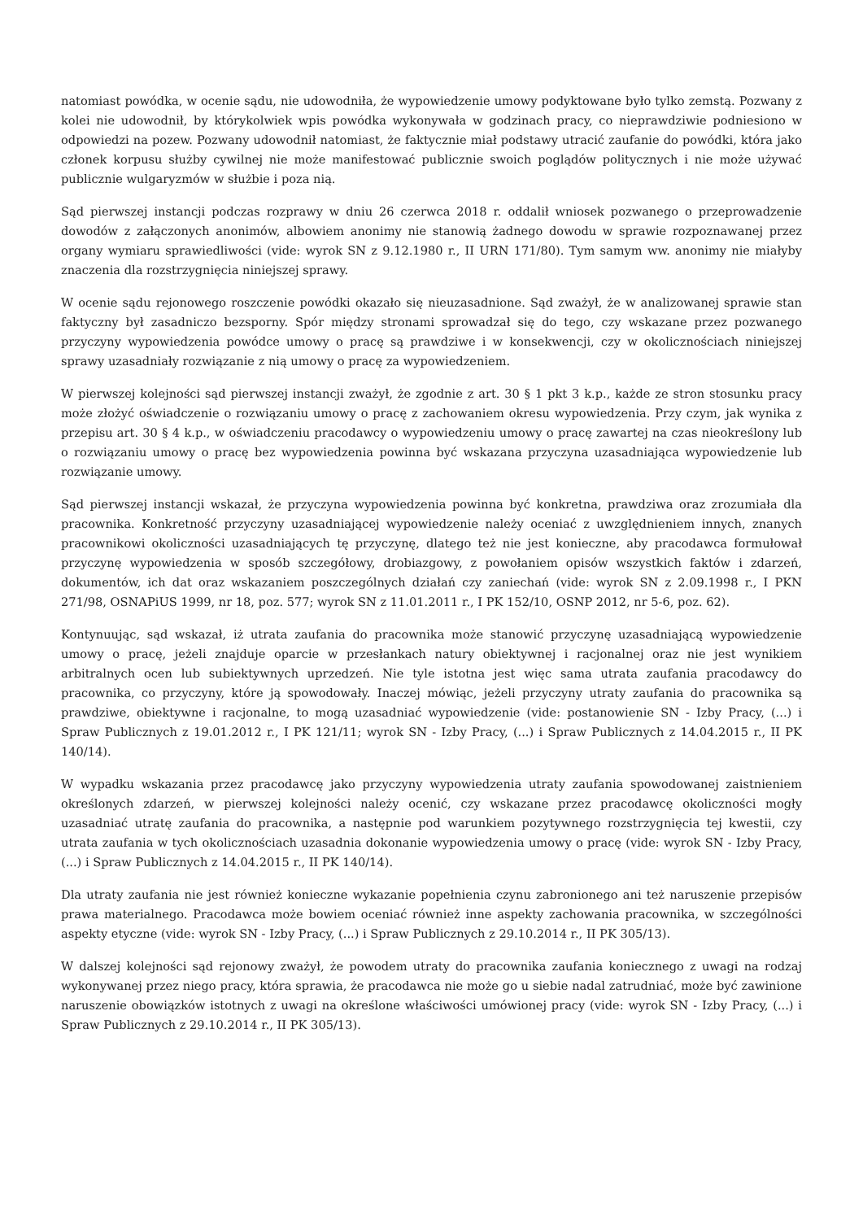natomiast powódka, w ocenie sądu, nie udowodniła, że wypowiedzenie umowy podyktowane było tylko zemstą. Pozwany z kolei nie udowodnił, by którykolwiek wpis powódka wykonywała w godzinach pracy, co nieprawdziwie podniesiono w odpowiedzi na pozew. Pozwany udowodnił natomiast, że faktycznie miał podstawy utracić zaufanie do powódki, która jako członek korpusu służby cywilnej nie może manifestować publicznie swoich poglądów politycznych i nie może używać publicznie wulgaryzmów w służbie i poza nią.
Sąd pierwszej instancji podczas rozprawy w dniu 26 czerwca 2018 r. oddalił wniosek pozwanego o przeprowadzenie dowodów z załączonych anonimów, albowiem anonimy nie stanowią żadnego dowodu w sprawie rozpoznawanej przez organy wymiaru sprawiedliwości (vide: wyrok SN z 9.12.1980 r., II URN 171/80). Tym samym ww. anonimy nie miałyby znaczenia dla rozstrzygnięcia niniejszej sprawy.
W ocenie sądu rejonowego roszczenie powódki okazało się nieuzasadnione. Sąd zważył, że w analizowanej sprawie stan faktyczny był zasadniczo bezsporny. Spór między stronami sprowadzał się do tego, czy wskazane przez pozwanego przyczyny wypowiedzenia powódce umowy o pracę są prawdziwe i w konsekwencji, czy w okolicznościach niniejszej sprawy uzasadniały rozwiązanie z nią umowy o pracę za wypowiedzeniem.
W pierwszej kolejności sąd pierwszej instancji zważył, że zgodnie z art. 30 § 1 pkt 3 k.p., każde ze stron stosunku pracy może złożyć oświadczenie o rozwiązaniu umowy o pracę z zachowaniem okresu wypowiedzenia. Przy czym, jak wynika z przepisu art. 30 § 4 k.p., w oświadczeniu pracodawcy o wypowiedzeniu umowy o pracę zawartej na czas nieokreślony lub o rozwiązaniu umowy o pracę bez wypowiedzenia powinna być wskazana przyczyna uzasadniająca wypowiedzenie lub rozwiązanie umowy.
Sąd pierwszej instancji wskazał, że przyczyna wypowiedzenia powinna być konkretna, prawdziwa oraz zrozumiała dla pracownika. Konkretność przyczyny uzasadniającej wypowiedzenie należy oceniać z uwzględnieniem innych, znanych pracownikowi okoliczności uzasadniających tę przyczynę, dlatego też nie jest konieczne, aby pracodawca formułował przyczynę wypowiedzenia w sposób szczegółowy, drobiazgowy, z powołaniem opisów wszystkich faktów i zdarzeń, dokumentów, ich dat oraz wskazaniem poszczególnych działań czy zaniechań (vide: wyrok SN z 2.09.1998 r., I PKN 271/98, OSNAPiUS 1999, nr 18, poz. 577; wyrok SN z 11.01.2011 r., I PK 152/10, OSNP 2012, nr 5-6, poz. 62).
Kontynuując, sąd wskazał, iż utrata zaufania do pracownika może stanowić przyczynę uzasadniającą wypowiedzenie umowy o pracę, jeżeli znajduje oparcie w przesłankach natury obiektywnej i racjonalnej oraz nie jest wynikiem arbitralnych ocen lub subiektywnych uprzedzeń. Nie tyle istotna jest więc sama utrata zaufania pracodawcy do pracownika, co przyczyny, które ją spowodowały. Inaczej mówiąc, jeżeli przyczyny utraty zaufania do pracownika są prawdziwe, obiektywne i racjonalne, to mogą uzasadniać wypowiedzenie (vide: postanowienie SN - Izby Pracy, (...) i Spraw Publicznych z 19.01.2012 r., I PK 121/11; wyrok SN - Izby Pracy, (...) i Spraw Publicznych z 14.04.2015 r., II PK 140/14).
W wypadku wskazania przez pracodawcę jako przyczyny wypowiedzenia utraty zaufania spowodowanej zaistnieniem określonych zdarzeń, w pierwszej kolejności należy ocenić, czy wskazane przez pracodawcę okoliczności mogły uzasadniać utratę zaufania do pracownika, a następnie pod warunkiem pozytywnego rozstrzygnięcia tej kwestii, czy utrata zaufania w tych okolicznościach uzasadnia dokonanie wypowiedzenia umowy o pracę (vide: wyrok SN - Izby Pracy, (...) i Spraw Publicznych z 14.04.2015 r., II PK 140/14).
Dla utraty zaufania nie jest również konieczne wykazanie popełnienia czynu zabronionego ani też naruszenie przepisów prawa materialnego. Pracodawca może bowiem oceniać również inne aspekty zachowania pracownika, w szczególności aspekty etyczne (vide: wyrok SN - Izby Pracy, (...) i Spraw Publicznych z 29.10.2014 r., II PK 305/13).
W dalszej kolejności sąd rejonowy zważył, że powodem utraty do pracownika zaufania koniecznego z uwagi na rodzaj wykonywanej przez niego pracy, która sprawia, że pracodawca nie może go u siebie nadal zatrudniać, może być zawinione naruszenie obowiązków istotnych z uwagi na określone właściwości umówionej pracy (vide: wyrok SN - Izby Pracy, (...) i Spraw Publicznych z 29.10.2014 r., II PK 305/13).